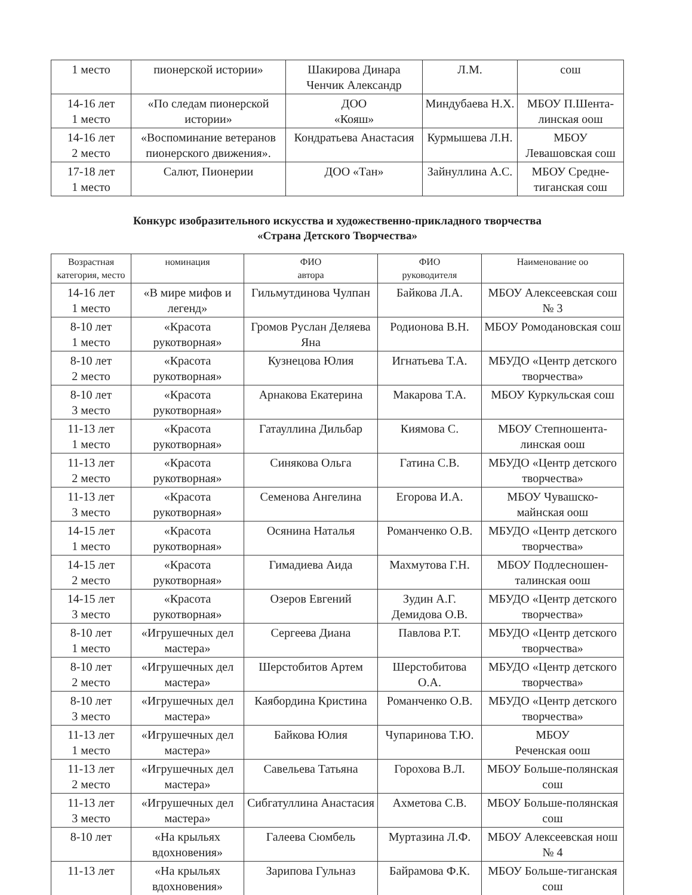| 1 место | пионерской истории» | Шакирова Динара Ченчик Александр | Л.М. | сош |
| 14-16 лет 1 место | «По следам пионерской истории» | ДОО «Кояш» | Миндубаева Н.Х. | МБОУ П.Шента-линская оош |
| 14-16 лет 2 место | «Воспоминание ветеранов пионерского движения». | Кондратьева Анастасия | Курмышева Л.Н. | МБОУ Левашовская сош |
| 17-18 лет 1 место | Салют, Пионерии | ДОО «Тан» | Зайнуллина А.С. | МБОУ Средне-тиганская сош |
Конкурс изобразительного искусства и художественно-прикладного творчества
«Страна Детского Творчества»
| Возрастная категория, место | номинация | ФИО автора | ФИО руководителя | Наименование оо |
| --- | --- | --- | --- | --- |
| 14-16 лет 1 место | «В мире мифов и легенд» | Гильмутдинова Чулпан | Байкова Л.А. | МБОУ Алексеевская сош № 3 |
| 8-10 лет 1 место | «Красота рукотворная» | Громов Руслан Деляева Яна | Родионова В.Н. | МБОУ Ромодановская сош |
| 8-10 лет 2 место | «Красота рукотворная» | Кузнецова Юлия | Игнатьева Т.А. | МБУДО «Центр детского творчества» |
| 8-10 лет 3 место | «Красота рукотворная» | Арнакова Екатерина | Макарова Т.А. | МБОУ Куркульская сош |
| 11-13 лет 1 место | «Красота рукотворная» | Гатауллина Дильбар | Киямова С. | МБОУ Степношента-линская оош |
| 11-13 лет 2 место | «Красота рукотворная» | Синякова Ольга | Гатина С.В. | МБУДО «Центр детского творчества» |
| 11-13 лет 3 место | «Красота рукотворная» | Семенова Ангелина | Егорова И.А. | МБОУ Чувашско-майнская оош |
| 14-15 лет 1 место | «Красота рукотворная» | Осянина Наталья | Романченко О.В. | МБУДО «Центр детского творчества» |
| 14-15 лет 2 место | «Красота рукотворная» | Гимадиева Аида | Махмутова Г.Н. | МБОУ Подлесношен-талинская оош |
| 14-15 лет 3 место | «Красота рукотворная» | Озеров Евгений | Зудин А.Г. Демидова О.В. | МБУДО «Центр детского творчества» |
| 8-10 лет 1 место | «Игрушечных дел мастера» | Сергеева Диана | Павлова Р.Т. | МБУДО «Центр детского творчества» |
| 8-10 лет 2 место | «Игрушечных дел мастера» | Шерстобитов Артем | Шерстобитова О.А. | МБУДО «Центр детского творчества» |
| 8-10 лет 3 место | «Игрушечных дел мастера» | Каябордина Кристина | Романченко О.В. | МБУДО «Центр детского творчества» |
| 11-13 лет 1 место | «Игрушечных дел мастера» | Байкова Юлия | Чупаринова Т.Ю. | МБОУ Реченская оош |
| 11-13 лет 2 место | «Игрушечных дел мастера» | Савельева Татьяна | Горохова В.Л. | МБОУ Больше-полянская сош |
| 11-13 лет 3 место | «Игрушечных дел мастера» | Сибгатуллина Анастасия | Ахметова С.В. | МБОУ Больше-полянская сош |
| 8-10 лет | «На крыльях вдохновения» | Галеева Сюмбель | Муртазина Л.Ф. | МБОУ Алексеевская нош № 4 |
| 11-13 лет | «На крыльях вдохновения» | Зарипова Гульназ | Байрамова Ф.К. | МБОУ Больше-тиганская сош |